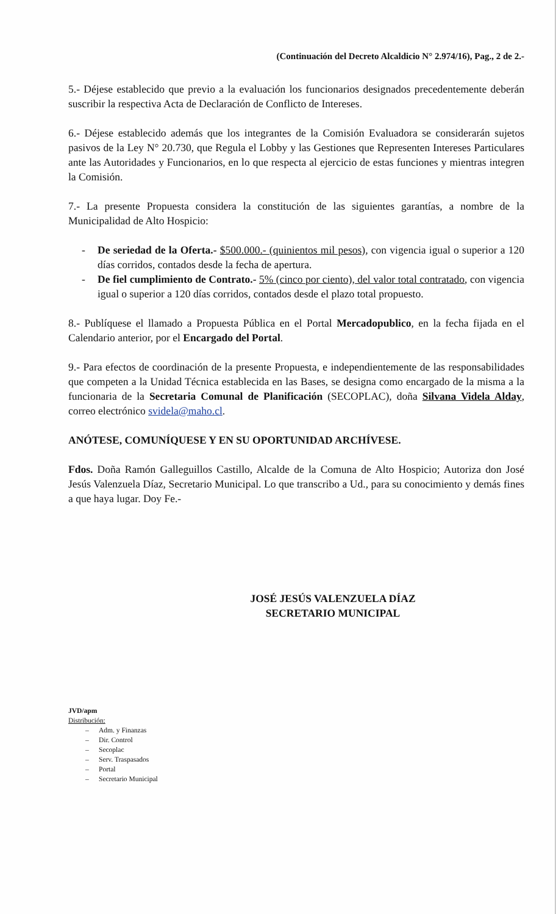(Continuación del Decreto Alcaldicio N° 2.974/16), Pag., 2 de 2.-
5.- Déjese establecido que previo a la evaluación los funcionarios designados precedentemente deberán suscribir la respectiva Acta de Declaración de Conflicto de Intereses.
6.- Déjese establecido además que los integrantes de la Comisión Evaluadora se considerarán sujetos pasivos de la Ley N° 20.730, que Regula el Lobby y las Gestiones que Representen Intereses Particulares ante las Autoridades y Funcionarios, en lo que respecta al ejercicio de estas funciones y mientras integren la Comisión.
7.- La presente Propuesta considera la constitución de las siguientes garantías, a nombre de la Municipalidad de Alto Hospicio:
- De seriedad de la Oferta.- $500.000.- (quinientos mil pesos), con vigencia igual o superior a 120 días corridos, contados desde la fecha de apertura.
- De fiel cumplimiento de Contrato.- 5% (cinco por ciento), del valor total contratado, con vigencia igual o superior a 120 días corridos, contados desde el plazo total propuesto.
8.- Publíquese el llamado a Propuesta Pública en el Portal Mercadopublico, en la fecha fijada en el Calendario anterior, por el Encargado del Portal.
9.- Para efectos de coordinación de la presente Propuesta, e independientemente de las responsabilidades que competen a la Unidad Técnica establecida en las Bases, se designa como encargado de la misma a la funcionaria de la Secretaria Comunal de Planificación (SECOPLAC), doña Silvana Videla Alday, correo electrónico svidela@maho.cl.
ANÓTESE, COMUNÍQUESE Y EN SU OPORTUNIDAD ARCHÍVESE.
Fdos. Doña Ramón Galleguillos Castillo, Alcalde de la Comuna de Alto Hospicio; Autoriza don José Jesús Valenzuela Díaz, Secretario Municipal. Lo que transcribo a Ud., para su conocimiento y demás fines a que haya lugar. Doy Fe.-
JOSÉ JESÚS VALENZUELA DÍAZ
SECRETARIO MUNICIPAL
JVD/apm
Distribución:
– Adm. y Finanzas
– Dir. Control
– Secoplac
– Serv. Traspasados
– Portal
– Secretario Municipal